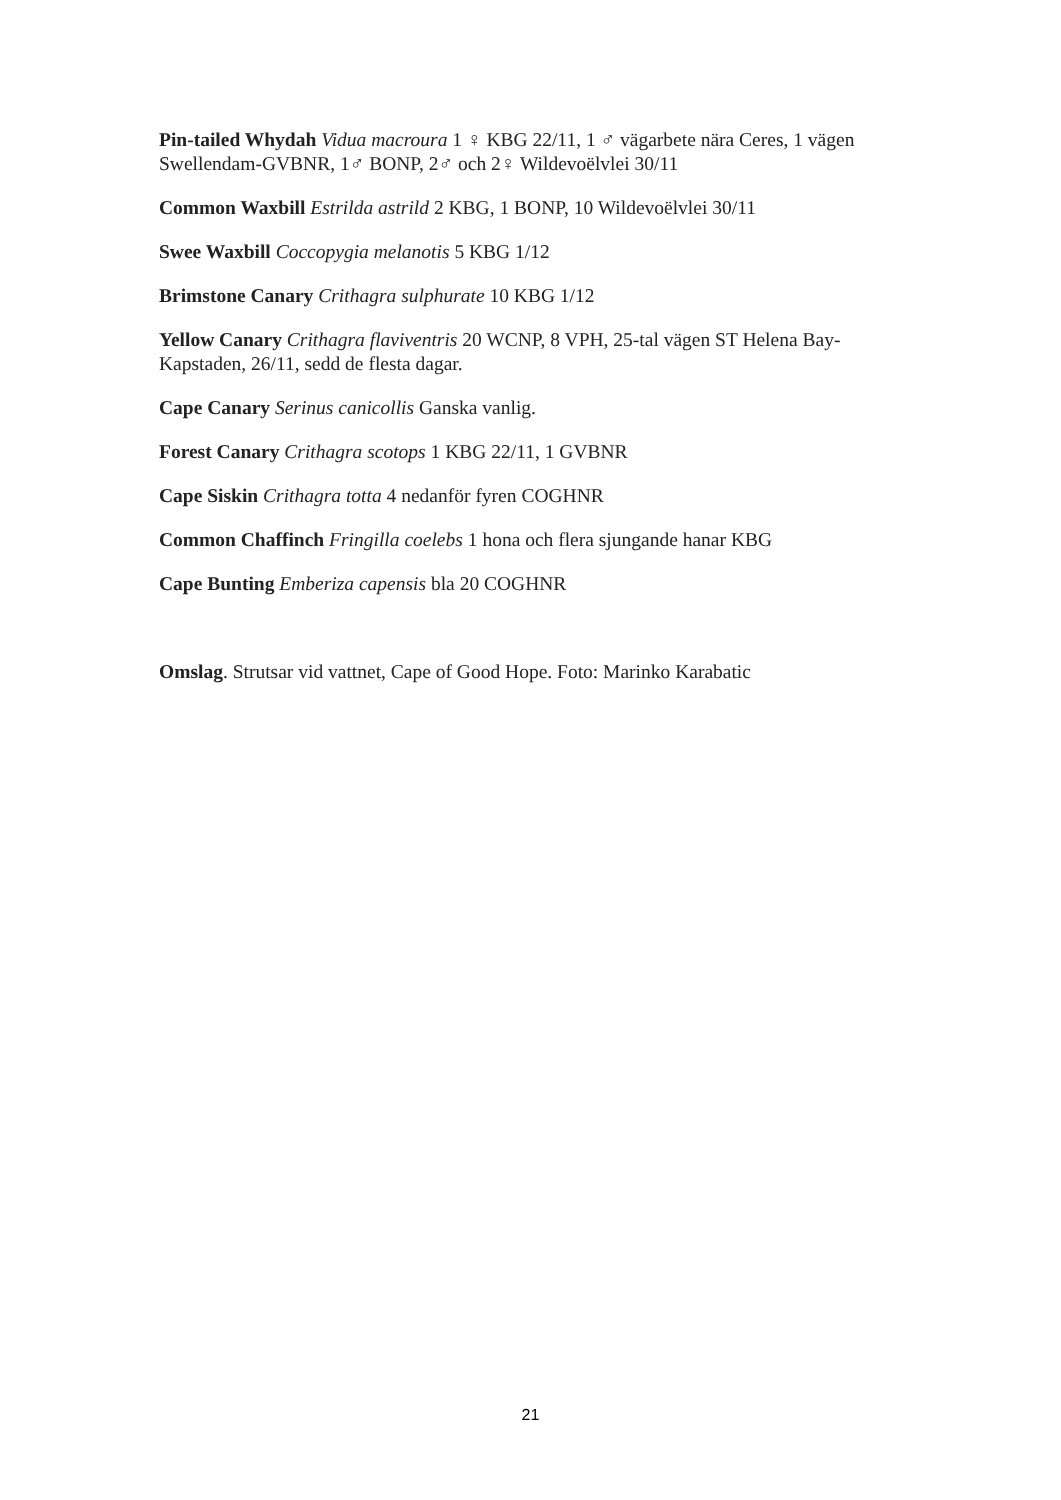Pin-tailed Whydah Vidua macroura 1 ♀ KBG 22/11, 1 ♂ vägarbete nära Ceres, 1 vägen Swellendam-GVBNR, 1♂ BONP, 2♂ och 2♀ Wildevoëlvlei 30/11
Common Waxbill Estrilda astrild 2 KBG, 1 BONP, 10 Wildevoëlvlei 30/11
Swee Waxbill Coccopygia melanotis 5 KBG 1/12
Brimstone Canary Crithagra sulphurate 10 KBG 1/12
Yellow Canary Crithagra flaviventris 20 WCNP, 8 VPH, 25-tal vägen ST Helena Bay-Kapstaden, 26/11, sedd de flesta dagar.
Cape Canary Serinus canicollis Ganska vanlig.
Forest Canary Crithagra scotops 1 KBG 22/11, 1 GVBNR
Cape Siskin Crithagra totta 4 nedanför fyren COGHNR
Common Chaffinch Fringilla coelebs 1 hona och flera sjungande hanar KBG
Cape Bunting Emberiza capensis bla 20 COGHNR
Omslag. Strutsar vid vattnet, Cape of Good Hope. Foto: Marinko Karabatic
21